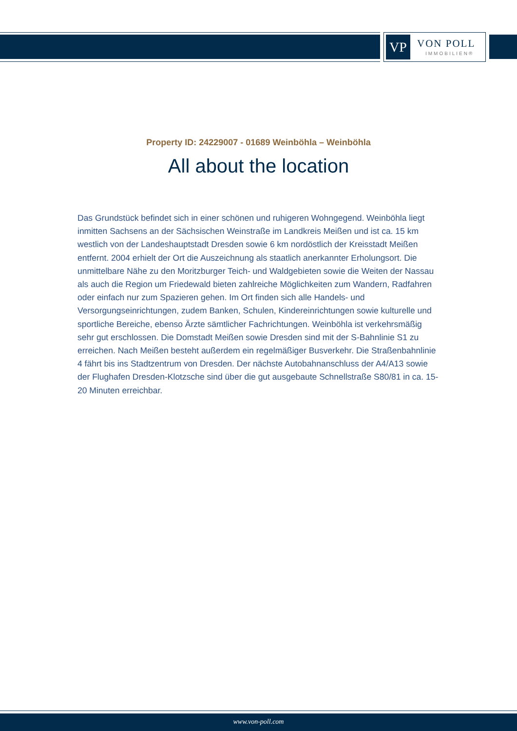VP VON POLL
IMMOBILIEN®
Property ID: 24229007 - 01689 Weinböhla – Weinböhla
All about the location
Das Grundstück befindet sich in einer schönen und ruhigeren Wohngegend. Weinböhla liegt inmitten Sachsens an der Sächsischen Weinstraße im Landkreis Meißen und ist ca. 15 km westlich von der Landeshauptstadt Dresden sowie 6 km nordöstlich der Kreisstadt Meißen entfernt. 2004 erhielt der Ort die Auszeichnung als staatlich anerkannter Erholungsort. Die unmittelbare Nähe zu den Moritzburger Teich- und Waldgebieten sowie die Weiten der Nassau als auch die Region um Friedewald bieten zahlreiche Möglichkeiten zum Wandern, Radfahren oder einfach nur zum Spazieren gehen. Im Ort finden sich alle Handels- und Versorgungseinrichtungen, zudem Banken, Schulen, Kindereinrichtungen sowie kulturelle und sportliche Bereiche, ebenso Ärzte sämtlicher Fachrichtungen. Weinböhla ist verkehrsmäßig sehr gut erschlossen. Die Domstadt Meißen sowie Dresden sind mit der S-Bahnlinie S1 zu erreichen. Nach Meißen besteht außerdem ein regelmäßiger Busverkehr. Die Straßenbahnlinie 4 fährt bis ins Stadtzentrum von Dresden. Der nächste Autobahnanschluss der A4/A13 sowie der Flughafen Dresden-Klotzsche sind über die gut ausgebaute Schnellstraße S80/81 in ca. 15-20 Minuten erreichbar.
www.von-poll.com